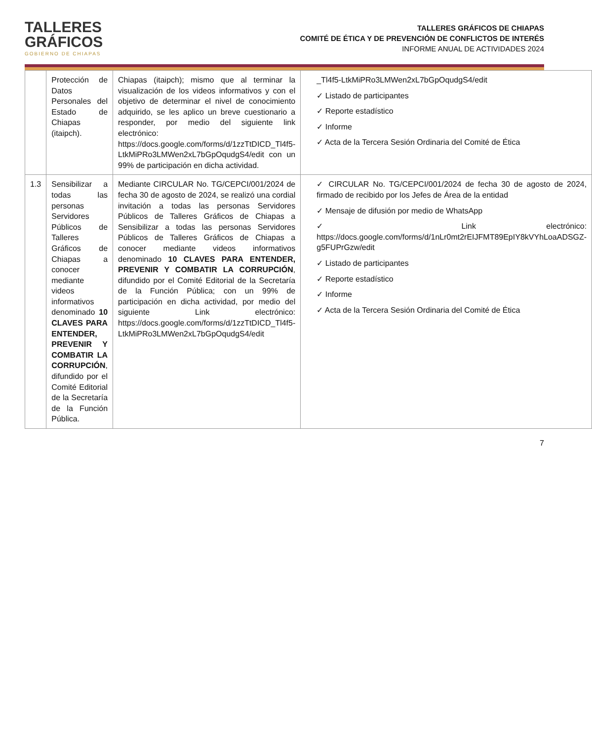TALLERES
GRÁFICOS
GOBIERNO DE CHIAPAS
TALLERES GRÁFICOS DE CHIAPAS
COMITÉ DE ÉTICA Y DE PREVENCIÓN DE CONFLICTOS DE INTERÉS
INFORME ANUAL DE ACTIVIDADES 2024
| | Protección de Datos Personales del Estado de Chiapas (itaipch). | Chiapas (itaipch); mismo que al terminar la visualización de los videos informativos y con el objetivo de determinar el nivel de conocimiento adquirido, se les aplico un breve cuestionario a responder, por medio del siguiente link electrónico: https://docs.google.com/forms/d/1zzTtDICD_Tl4f5-LtkMiPRo3LMWen2xL7bGpOqudgS4/edit con un 99% de participación en dicha actividad. | _Tl4f5-LtkMiPRo3LMWen2xL7bGpOqudgS4/edit ✓ Listado de participantes ✓ Reporte estadístico ✓ Informe ✓ Acta de la Tercera Sesión Ordinaria del Comité de Ética |
| 1.3 | Sensibilizar a todas las personas Servidores Públicos de Talleres Gráficos de Chiapas a conocer mediante videos informativos denominado 10 CLAVES PARA ENTENDER, PREVENIR Y COMBATIR LA CORRUPCIÓN , difundido por el Comité Editorial de la Secretaría de la Función Pública. | Mediante CIRCULAR No. TG/CEPCI/001/2024 de fecha 30 de agosto de 2024, se realizó una cordial invitación a todas las personas Servidores Públicos de Talleres Gráficos de Chiapas a Sensibilizar a todas las personas Servidores Públicos de Talleres Gráficos de Chiapas a conocer mediante videos informativos denominado 10 CLAVES PARA ENTENDER, PREVENIR Y COMBATIR LA CORRUPCIÓN , difundido por el Comité Editorial de la Secretaría de la Función Pública; con un 99% de participación en dicha actividad, por medio del siguiente Link electrónico: https://docs.google.com/forms/d/1zzTtDICD_Tl4f5-LtkMiPRo3LMWen2xL7bGpOqudgS4/edit | ✓ CIRCULAR No. TG/CEPCI/001/2024 de fecha 30 de agosto de 2024, firmado de recibido por los Jefes de Área de la entidad ✓ Mensaje de difusión por medio de WhatsApp ✓ Link electrónico: https://docs.google.com/forms/d/1nLr0mt2rEIJFMT89EpIY8kVYhLoaADSGZ-g5FUPrGzw/edit ✓ Listado de participantes ✓ Reporte estadístico ✓ Informe ✓ Acta de la Tercera Sesión Ordinaria del Comité de Ética |
7